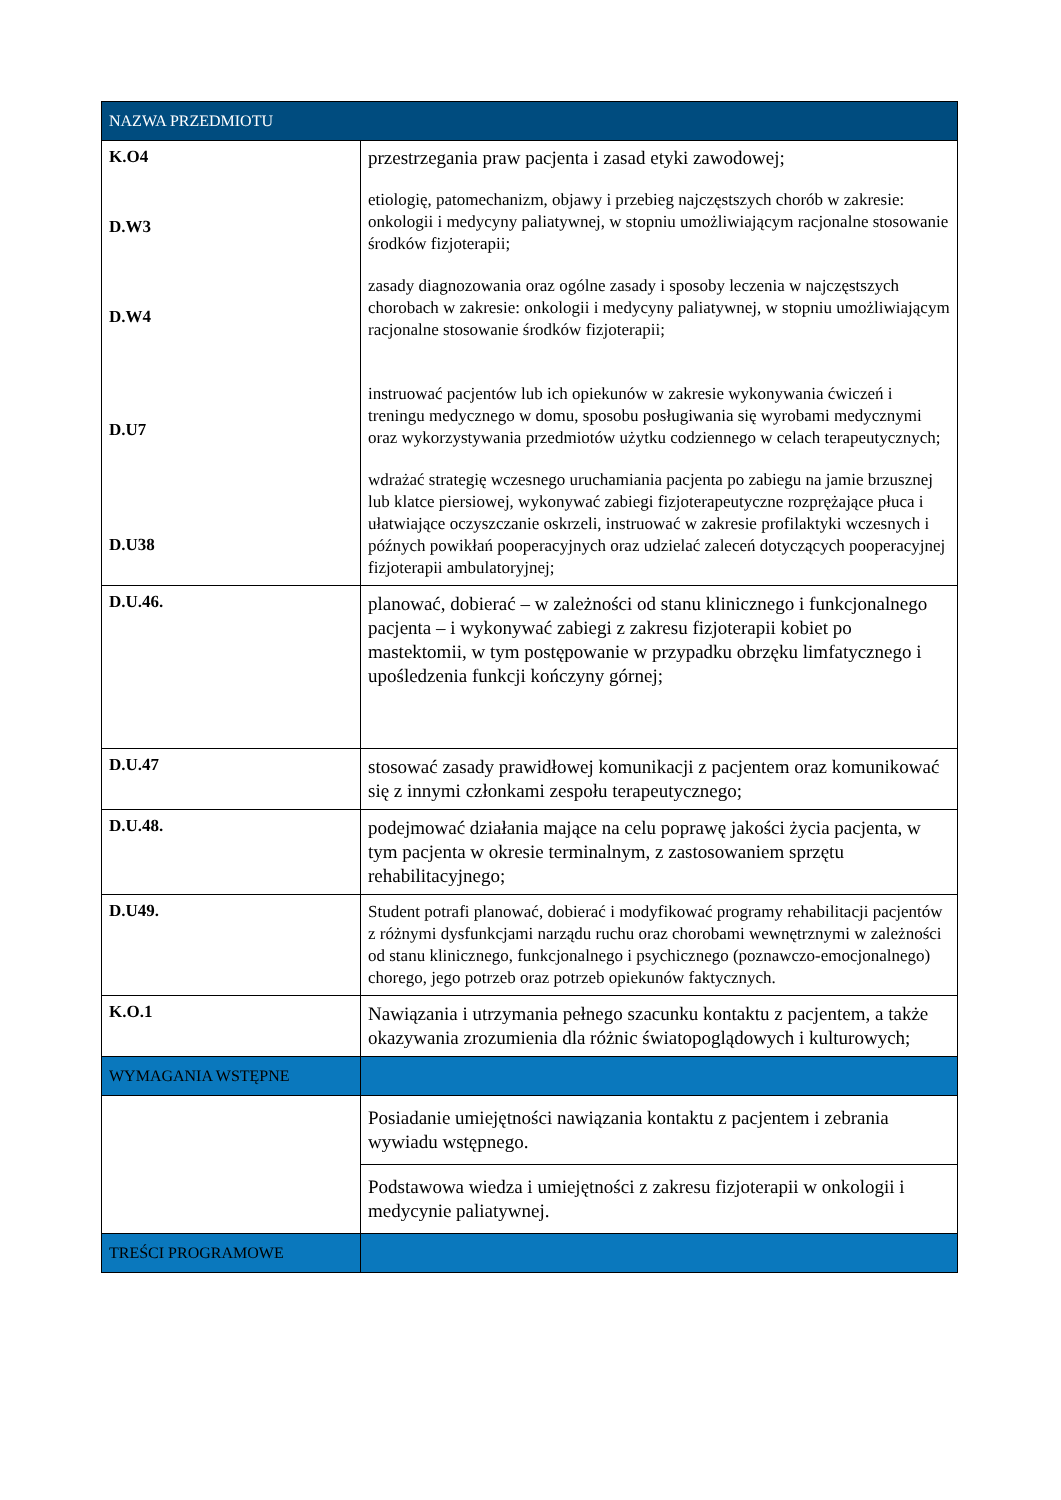| NAZWA PRZEDMIOTU | |
| --- | --- |
| K.O4 D.W3 D.W4 D.U7 D.U38 | przestrzegania praw pacjenta i zasad etyki zawodowej; etiologię, patomechanizm, objawy i przebieg najczęstszych chorób w zakresie: onkologii i medycyny paliatywnej, w stopniu umożliwiającym racjonalne stosowanie środków fizjoterapii; zasady diagnozowania oraz ogólne zasady i sposoby leczenia w najczęstszych chorobach w zakresie: onkologii i medycyny paliatywnej, w stopniu umożliwiającym racjonalne stosowanie środków fizjoterapii; instruować pacjentów lub ich opiekunów w zakresie wykonywania ćwiczeń i treningu medycznego w domu, sposobu posługiwania się wyrobami medycznymi oraz wykorzystywania przedmiotów użytku codziennego w celach terapeutycznych; wdrażać strategię wczesnego uruchamiania pacjenta po zabiegu na jamie brzusznej lub klatce piersiowej, wykonywać zabiegi fizjoterapeutyczne rozprężające płuca i ułatwiające oczyszczanie oskrzeli, instruować w zakresie profilaktyki wczesnych i późnych powikłań pooperacyjnych oraz udzielać zaleceń dotyczących pooperacyjnej fizjoterapii ambulatoryjnej; |
| D.U.46. | planować, dobierać – w zależności od stanu klinicznego i funkcjonalnego pacjenta – i wykonywać zabiegi z zakresu fizjoterapii kobiet po mastektomii, w tym postępowanie w przypadku obrzęku limfatycznego i upośledzenia funkcji kończyny górnej; |
| D.U.47 | stosować zasady prawidłowej komunikacji z pacjentem oraz komunikować się z innymi członkami zespołu terapeutycznego; |
| D.U.48. | podejmować działania mające na celu poprawę jakości życia pacjenta, w tym pacjenta w okresie terminalnym, z zastosowaniem sprzętu rehabilitacyjnego; |
| D.U49. | Student potrafi planować, dobierać i modyfikować programy rehabilitacji pacjentów z różnymi dysfunkcjami narządu ruchu oraz chorobami wewnętrznymi w zależności od stanu klinicznego, funkcjonalnego i psychicznego (poznawczo-emocjonalnego) chorego, jego potrzeb oraz potrzeb opiekunów faktycznych. |
| K.O.1 | Nawiązania i utrzymania pełnego szacunku kontaktu z pacjentem, a także okazywania zrozumienia dla różnic światopoglądowych i kulturowych; |
| WYMAGANIA WSTĘPNE | |
| | Posiadanie umiejętności nawiązania kontaktu z pacjentem i zebrania wywiadu wstępnego. |
| | Podstawowa wiedza i umiejętności z zakresu fizjoterapii w onkologii i medycynie paliatywnej. |
| TREŚCI PROGRAMOWE | |